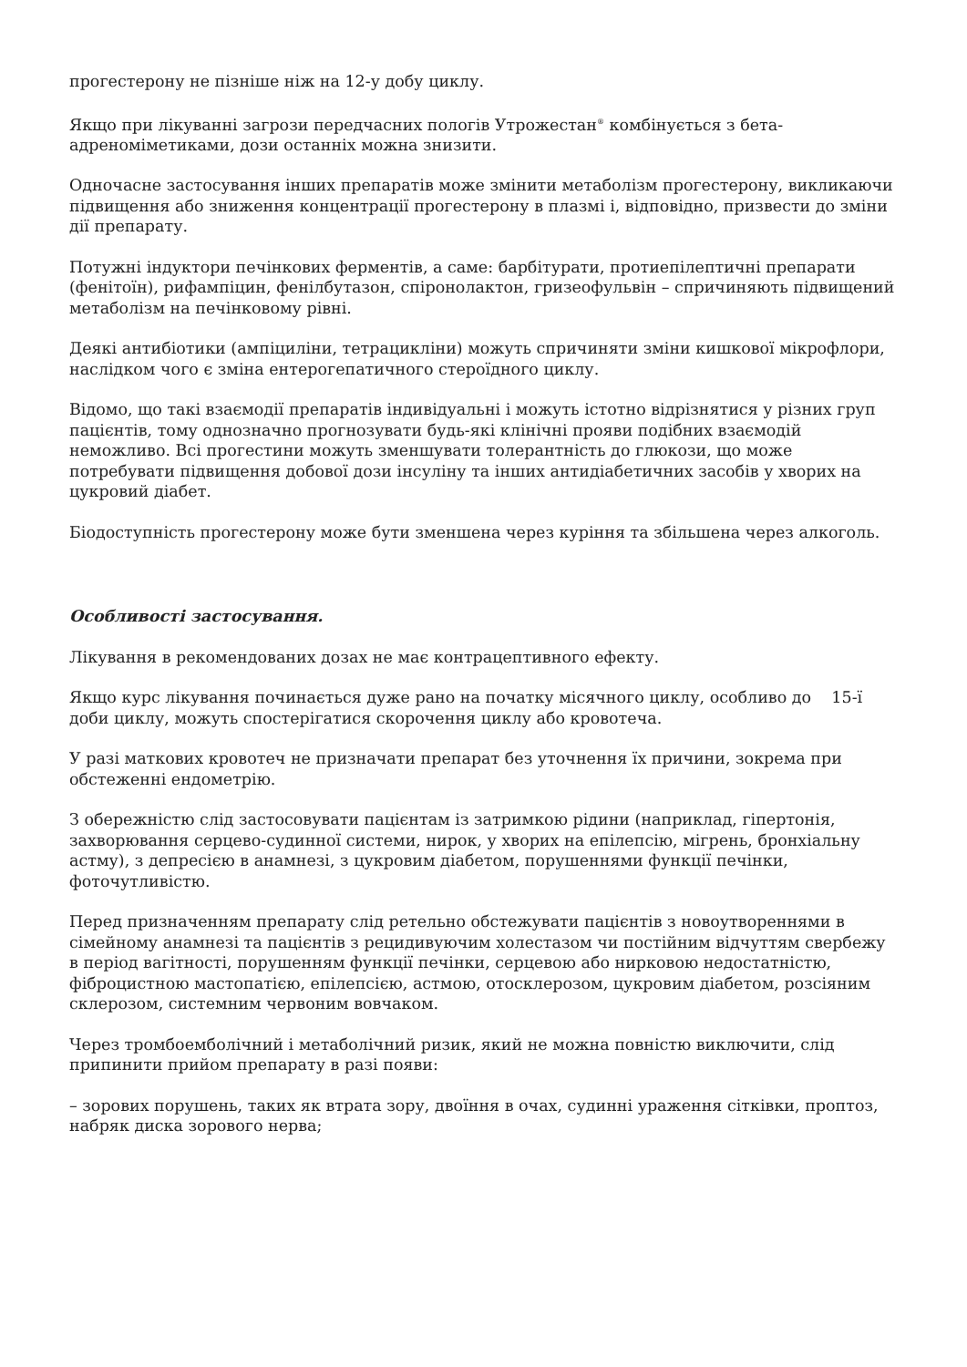прогестерону не пізніше ніж на 12-у добу циклу.
Якщо при лікуванні загрози передчасних пологів Утрожестан<sup>®</sup> комбінується з бета-адреноміметиками, дози останніх можна знизити.
Одночасне застосування інших препаратів може змінити метаболізм прогестерону, викликаючи підвищення або зниження концентрації прогестерону в плазмі і, відповідно, призвести до зміни дії препарату.
Потужні індуктори печінкових ферментів, а саме: барбітурати, протиепілептичні препарати (фенітоїн), рифампіцин, фенілбутазон, спіронолактон, гризеофульвін – спричиняють підвищений метаболізм на печінковому рівні.
Деякі антибіотики (ампіциліни, тетрацикліни) можуть спричиняти зміни кишкової мікрофлори, наслідком чого є зміна ентерогепатичного стероїдного циклу.
Відомо, що такі взаємодії препаратів індивідуальні і можуть істотно відрізнятися у різних груп пацієнтів, тому однозначно прогнозувати будь-які клінічні прояви подібних взаємодій неможливо. Всі прогестини можуть зменшувати толерантність до глюкози, що може потребувати підвищення добової дози інсуліну та інших антидіабетичних засобів у хворих на цукровий діабет.
Біодоступність прогестерону може бути зменшена через куріння та збільшена через алкоголь.
Особливості застосування.
Лікування в рекомендованих дозах не має контрацептивного ефекту.
Якщо курс лікування починається дуже рано на початку місячного циклу, особливо до 15-ї доби циклу, можуть спостерігатися скорочення циклу або кровотеча.
У разі маткових кровотеч не призначати препарат без уточнення їх причини, зокрема при обстеженні ендометрію.
З обережністю слід застосовувати пацієнтам із затримкою рідини (наприклад, гіпертонія, захворювання серцево-судинної системи, нирок, у хворих на епілепсію, мігрень, бронхіальну астму), з депресією в анамнезі, з цукровим діабетом, порушеннями функції печінки, фоточутливістю.
Перед призначенням препарату слід ретельно обстежувати пацієнтів з новоутвореннями в сімейному анамнезі та пацієнтів з рецидивуючим холестазом чи постійним відчуттям свербежу в період вагітності, порушенням функції печінки, серцевою або нирковою недостатністю, фіброцистною мастопатією, епілепсією, астмою, отосклерозом, цукровим діабетом, розсіяним склерозом, системним червоним вовчаком.
Через тромбоемболічний і метаболічний ризик, який не можна повністю виключити, слід припинити прийом препарату в разі появи:
– зорових порушень, таких як втрата зору, двоїння в очах, судинні ураження сітківки, проптоз, набряк диска зорового нерва;